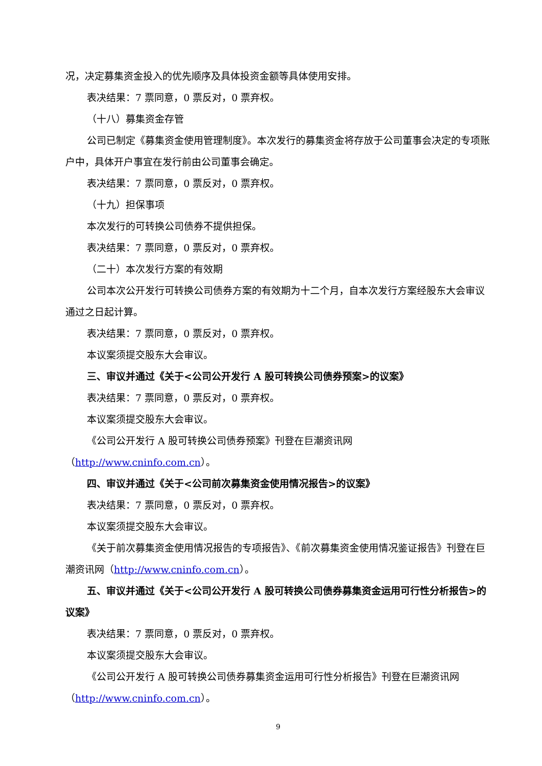况，决定募集资金投入的优先顺序及具体投资金额等具体使用安排。
表决结果：7 票同意，0 票反对，0 票弃权。
（十八）募集资金存管
公司已制定《募集资金使用管理制度》。本次发行的募集资金将存放于公司董事会决定的专项账户中，具体开户事宜在发行前由公司董事会确定。
表决结果：7 票同意，0 票反对，0 票弃权。
（十九）担保事项
本次发行的可转换公司债券不提供担保。
表决结果：7 票同意，0 票反对，0 票弃权。
（二十）本次发行方案的有效期
公司本次公开发行可转换公司债券方案的有效期为十二个月，自本次发行方案经股东大会审议通过之日起计算。
表决结果：7 票同意，0 票反对，0 票弃权。
本议案须提交股东大会审议。
三、审议并通过《关于<公司公开发行 A 股可转换公司债券预案>的议案》
表决结果：7 票同意，0 票反对，0 票弃权。
本议案须提交股东大会审议。
《公司公开发行 A 股可转换公司债券预案》刊登在巨潮资讯网
（http://www.cninfo.com.cn）。
四、审议并通过《关于<公司前次募集资金使用情况报告>的议案》
表决结果：7 票同意，0 票反对，0 票弃权。
本议案须提交股东大会审议。
《关于前次募集资金使用情况报告的专项报告》、《前次募集资金使用情况鉴证报告》刊登在巨潮资讯网（http://www.cninfo.com.cn）。
五、审议并通过《关于<公司公开发行 A 股可转换公司债券募集资金运用可行性分析报告>的议案》
表决结果：7 票同意，0 票反对，0 票弃权。
本议案须提交股东大会审议。
《公司公开发行 A 股可转换公司债券募集资金运用可行性分析报告》刊登在巨潮资讯网（http://www.cninfo.com.cn）。
9